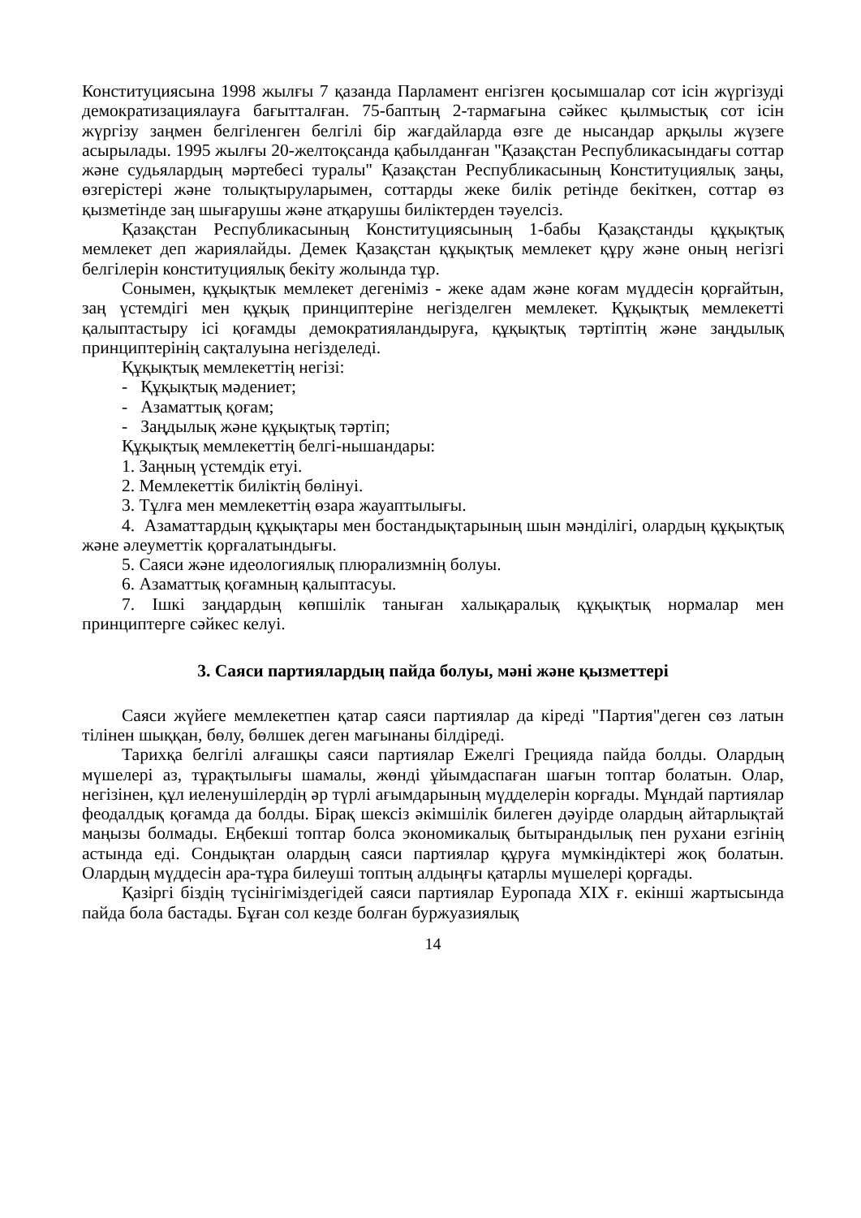Конституциясына 1998 жылғы 7 қазанда Парламент енгізген қосымшалар сот ісін жүргізуді демократизациялауға бағытталған. 75-баптың 2-тармағына сәйкес қылмыстық сот ісін жүргізу заңмен белгіленген белгілі бір жағдайларда өзге де нысандар арқылы жүзеге асырылады. 1995 жылғы 20-желтоқсанда қабылданған "Қазақстан Республикасындағы соттар және судьялардың мәртебесі туралы" Қазақстан Республикасының Конституциялық заңы, өзгерістері және толықтыруларымен, соттарды жеке билік ретінде бекіткен, соттар өз қызметінде заң шығарушы және атқарушы биліктерден тәуелсіз.
Қазақстан Республикасының Конституциясының 1-бабы Қазақстанды құқықтық мемлекет деп жариялайды. Демек Қазақстан құқықтық мемлекет құру және оның негізгі белгілерін конституциялық бекіту жолында тұр.
Сонымен, құқықтык мемлекет дегеніміз - жеке адам және коғам мүддесін қорғайтын, заң үстемдігі мен құқық принциптеріне негізделген мемлекет. Құқықтық мемлекетті қалыптастыру ісі қоғамды демократияландыруға, құқықтық тәртіптің және заңдылық принциптерінің сақталуына негізделеді.
Құқықтық мемлекеттің негізі:
- Құқықтық мәдениет;
- Азаматтық қоғам;
- Заңдылық және құқықтық тәртіп;
Құқықтық мемлекеттің белгі-нышандары:
1. Заңның үстемдік етуі.
2. Мемлекеттік биліктің бөлінуі.
3. Тұлға мен мемлекеттің өзара жауаптылығы.
4. Азаматтардың құқықтары мен бостандықтарының шын мәнділігі, олардың құқықтық және әлеуметтік қорғалатындығы.
5. Саяси және идеологиялық плюрализмнің болуы.
6. Азаматтық қоғамның қалыптасуы.
7. Ішкі заңдардың көпшілік таныған халықаралық құқықтық нормалар мен принциптерге сәйкес келуі.
3. Саяси партиялардың пайда болуы, мәні және қызметтері
Саяси жүйеге мемлекетпен қатар саяси партиялар да кіреді "Партия"деген сөз латын тілінен шыққан, бөлу, бөлшек деген мағынаны білдіреді.
Тарихқа белгілі алғашқы саяси партиялар Ежелгі Грецияда пайда болды. Олардың мүшелері аз, тұрақтылығы шамалы, жөнді ұйымдаспаған шағын топтар болатын. Олар, негізінен, құл иеленушілердің әр түрлі ағымдарының мүдделерін корғады. Мұндай партиялар феодалдық қоғамда да болды. Бірақ шексіз әкімшілік билеген дәуірде олардың айтарлықтай маңызы болмады. Еңбекші топтар болса экономикалық бытырандылық пен рухани езгінің астында еді. Сондықтан олардың саяси партиялар құруға мүмкіндіктері жоқ болатын. Олардың мүддесін ара-тұра билеуші топтың алдыңғы қатарлы мүшелері қорғады.
Қазіргі біздің түсінігіміздегідей саяси партиялар Еуропада XIX ғ. екінші жартысында пайда бола бастады. Бұған сол кезде болған буржуазиялық
14